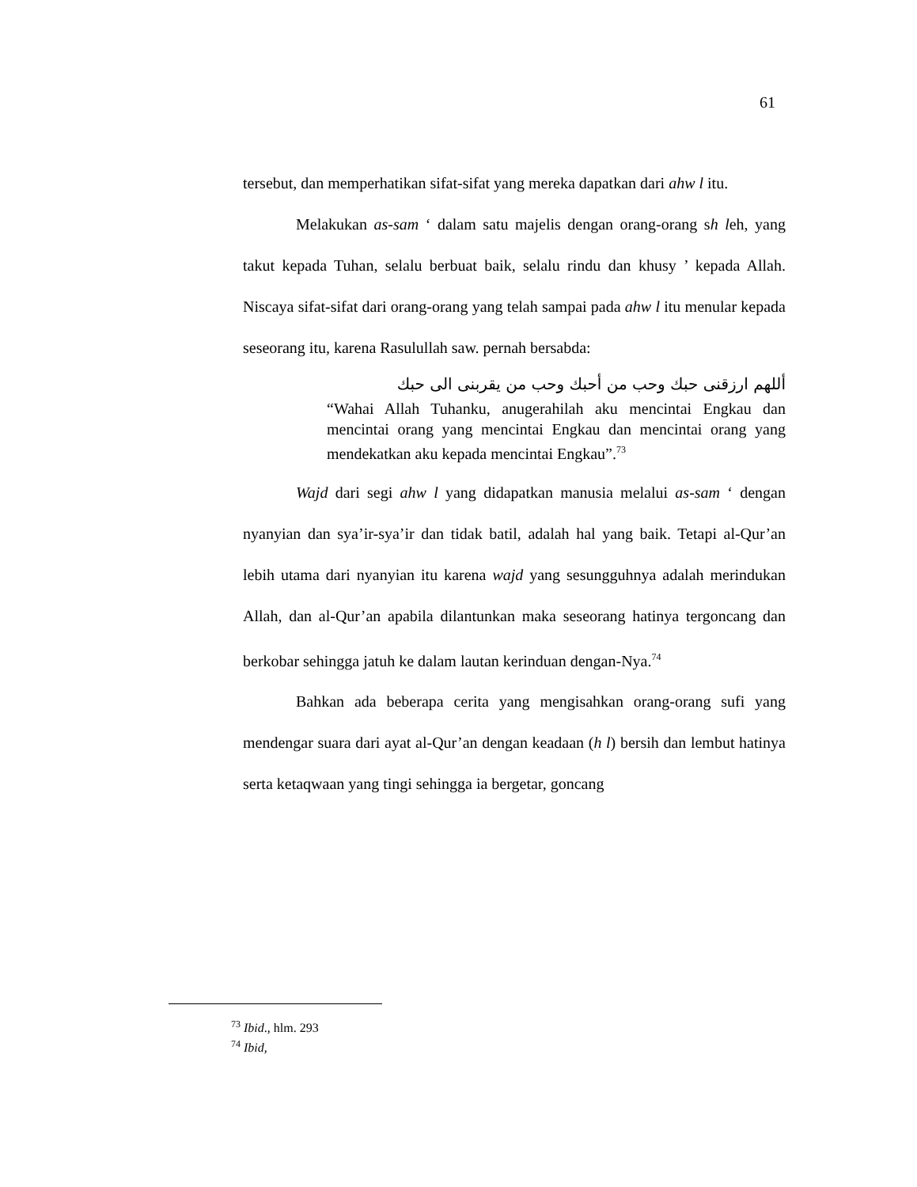61
tersebut, dan memperhatikan sifat-sifat yang mereka dapatkan dari ahw l itu.
Melakukan as-sam ‘ dalam satu majelis dengan orang-orang sh leh, yang takut kepada Tuhan, selalu berbuat baik, selalu rindu dan khusy ’ kepada Allah. Niscaya sifat-sifat dari orang-orang yang telah sampai pada ahw l itu menular kepada seseorang itu, karena Rasulullah saw. pernah bersabda:
أللهم ارزقنى حبك وحب من أحبك وحب من يقربنى الى حبك
“Wahai Allah Tuhanku, anugerahilah aku mencintai Engkau dan mencintai orang yang mencintai Engkau dan mencintai orang yang mendekatkan aku kepada mencintai Engkau”.<sup>73</sup>
Wajd dari segi ahw l yang didapatkan manusia melalui as-sam ‘ dengan nyanyian dan sya’ir-sya’ir dan tidak batil, adalah hal yang baik. Tetapi al-Qur’an lebih utama dari nyanyian itu karena wajd yang sesungguhnya adalah merindukan Allah, dan al-Qur’an apabila dilantunkan maka seseorang hatinya tergoncang dan berkobar sehingga jatuh ke dalam lautan kerinduan dengan-Nya.<sup>74</sup>
Bahkan ada beberapa cerita yang mengisahkan orang-orang sufi yang mendengar suara dari ayat al-Qur’an dengan keadaan (h l) bersih dan lembut hatinya serta ketaqwaan yang tingi sehingga ia bergetar, goncang
<sup>73</sup> Ibid., hlm. 293
<sup>74</sup> Ibid,